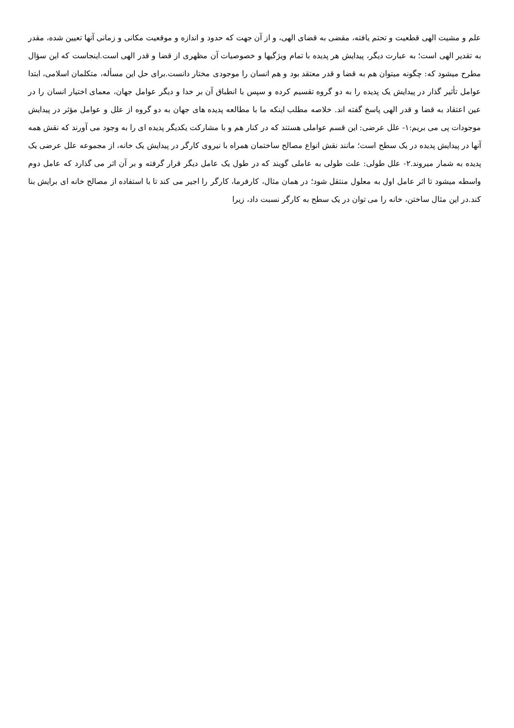علم و مشیت الهی قطعیت و تحتم یافته، مقضی به قضای الهی، و از آن جهت که حدود و اندازه و موقعیت مکانی و زمانی آنها تعیین شده، مقدر به تقدیر الهی است؛ به عبارت دیگر، پیدایش هر پدیده با تمام ویژگیها و خصوصیات آن مظهری از قضا و قدر الهی است.اینجاست که این سؤال مطرح میشود که: چگونه میتوان هم به قضا و قدر معتقد بود و هم انسان را موجودی مختار دانست.برای حل این مسأله، متکلمان اسلامی، ابتدا عوامل تأثیر گذار در پیدایش یک پدیده را به دو گروه تقسیم کرده و سپس با انطباق آن بر خدا و دیگر عوامل جهان، معمای اختیار انسان را در عین اعتقاد به قضا و قدر الهی پاسخ گفته اند. خلاصه مطلب اینکه ما با مطالعه پدیده های جهان به دو گروه از علل و عوامل مؤثر در پیدایش موجودات پی می بریم:۱- علل عرضی: این قسم عواملی هستند که در کنار هم و با مشارکت یکدیگر پدیده ای را به وجود می آورند که نقش همه آنها در پیدایش پدیده در یک سطح است؛ مانند نقش انواع مصالح ساختمان همراه با نیروی کارگر در پیدایش یک خانه، از مجموعه علل عرضی یک پدیده به شمار میروند.۲- علل طولی: علت طولی به عاملی گویند که در طول یک عامل دیگر قرار گرفته و بر آن اثر می گذارد که عامل دوم واسطه میشود تا اثر عامل اول به معلول منتقل شود؛ در همان مثال، کارفرما، کارگر را اجیر می کند تا با استفاده از مصالح خانه ای برایش بنا کند.در این مثال ساختن، خانه را می توان در یک سطح به کارگر نسبت داد، زیرا